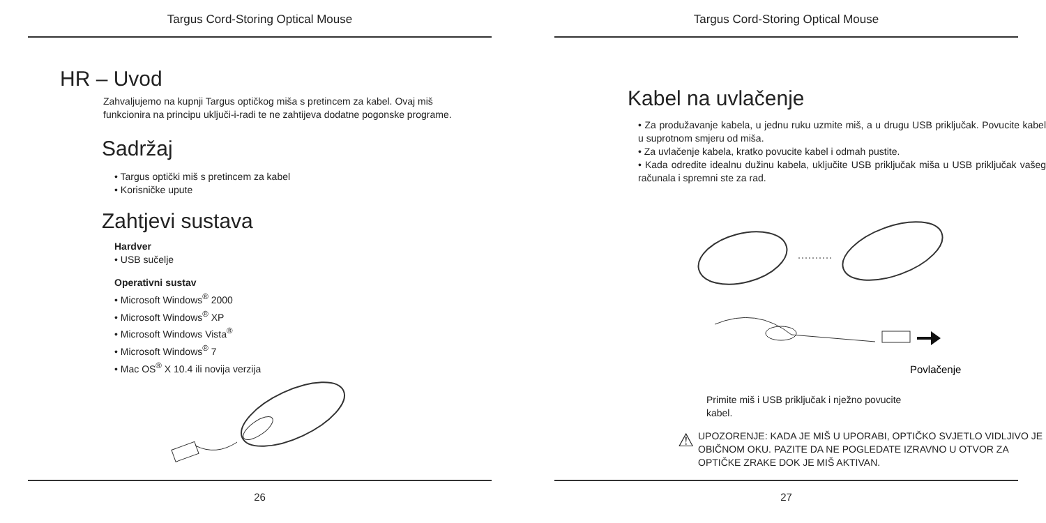Targus Cord-Storing Optical Mouse
HR – Uvod
Zahvaljujemo na kupnji Targus optičkog miša s pretincem za kabel. Ovaj miš funkcionira na principu uključi-i-radi te ne zahtijeva dodatne pogonske programe.
Sadržaj
• Targus optički miš s pretincem za kabel
• Korisničke upute
Zahtjevi sustava
Hardver
• USB sučelje
Operativni sustav
• Microsoft Windows<sup>®</sup> 2000
• Microsoft Windows<sup>®</sup> XP
• Microsoft Windows Vista<sup>®</sup>
• Microsoft Windows<sup>®</sup> 7
• Mac OS<sup>®</sup> X 10.4 ili novija verzija
26
Targus Cord-Storing Optical Mouse
Kabel na uvlačenje
• Za produžavanje kabela, u jednu ruku uzmite miš, a u drugu USB priključak. Povucite kabel u suprotnom smjeru od miša.
• Za uvlačenje kabela, kratko povucite kabel i odmah pustite.
• Kada odredite idealnu dužinu kabela, uključite USB priključak miša u USB priključak vašeg računala i spremni ste za rad.
Povlačenje
Primite miš i USB priključak i nježno povucite kabel.
⚠
UPOZORENJE: KADA JE MIŠ U UPORABI, OPTIČKO SVJETLO VIDLJIVO JE OBIČNOM OKU. PAZITE DA NE POGLEDATE IZRAVNO U OTVOR ZA OPTIČKE ZRAKE DOK JE MIŠ AKTIVAN.
27